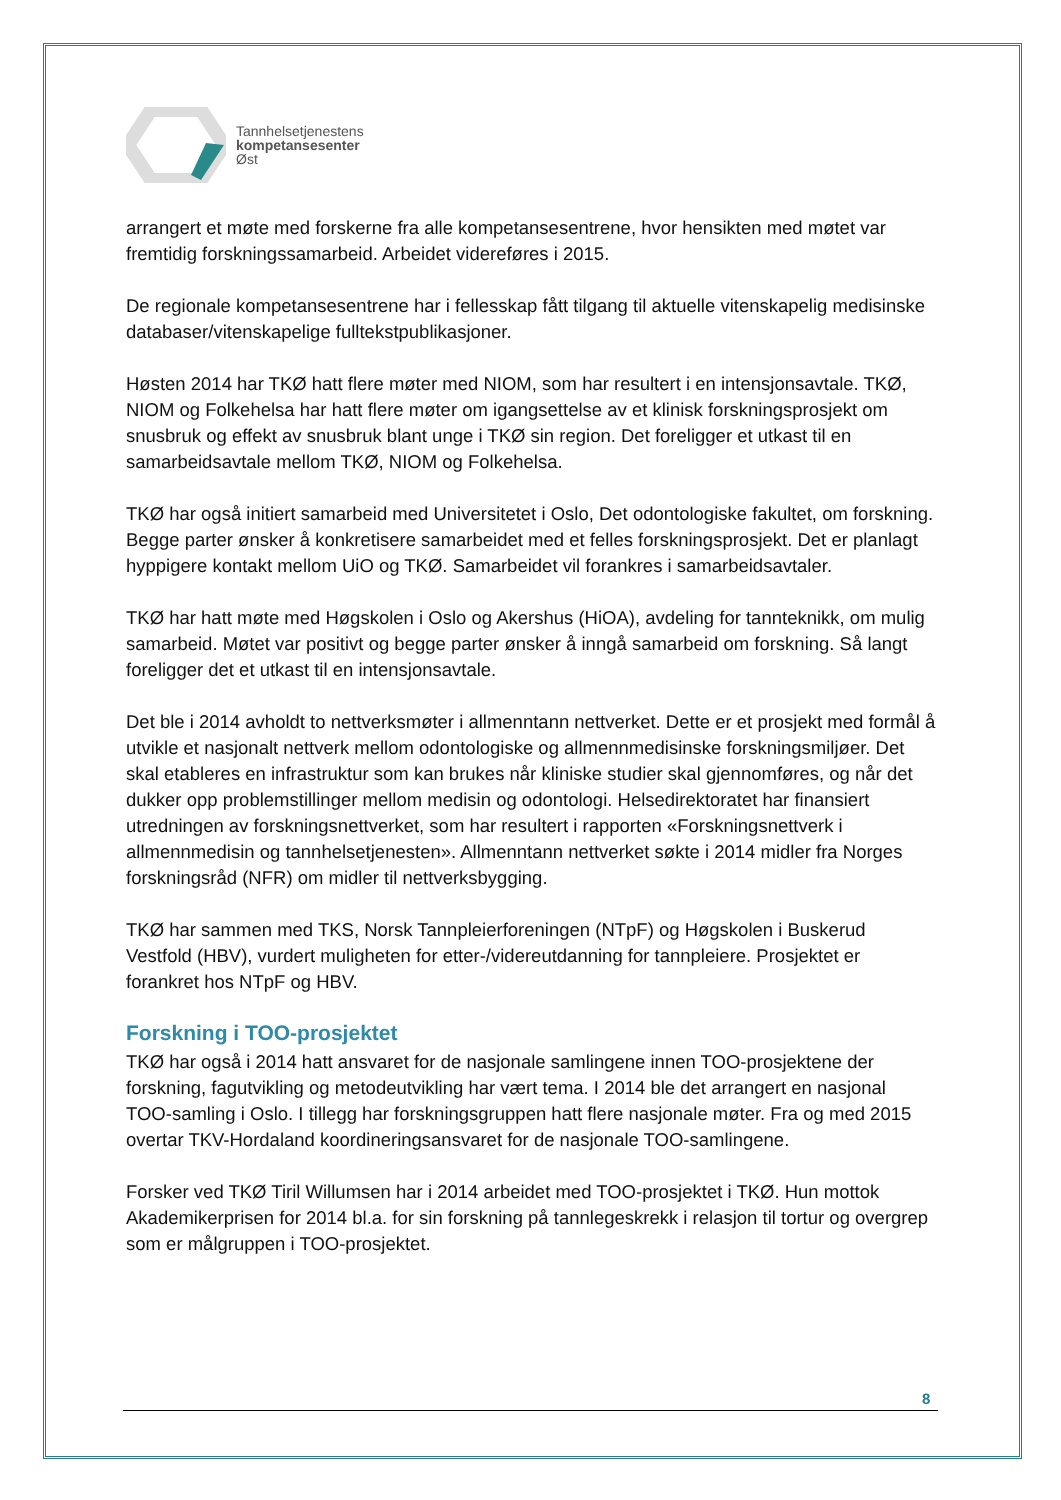Tannhelsetjenestens
kompetansesenter
Øst
arrangert et møte med forskerne fra alle kompetansesentrene, hvor hensikten med møtet var fremtidig forskningssamarbeid. Arbeidet videreføres i 2015.
De regionale kompetansesentrene har i fellesskap fått tilgang til aktuelle vitenskapelig medisinske databaser/vitenskapelige fulltekstpublikasjoner.
Høsten 2014 har TKØ hatt flere møter med NIOM, som har resultert i en intensjonsavtale. TKØ, NIOM og Folkehelsa har hatt flere møter om igangsettelse av et klinisk forskningsprosjekt om snusbruk og effekt av snusbruk blant unge i TKØ sin region. Det foreligger et utkast til en samarbeidsavtale mellom TKØ, NIOM og Folkehelsa.
TKØ har også initiert samarbeid med Universitetet i Oslo, Det odontologiske fakultet, om forskning. Begge parter ønsker å konkretisere samarbeidet med et felles forskningsprosjekt. Det er planlagt hyppigere kontakt mellom UiO og TKØ. Samarbeidet vil forankres i samarbeidsavtaler.
TKØ har hatt møte med Høgskolen i Oslo og Akershus (HiOA), avdeling for tannteknikk, om mulig samarbeid. Møtet var positivt og begge parter ønsker å inngå samarbeid om forskning. Så langt foreligger det et utkast til en intensjonsavtale.
Det ble i 2014 avholdt to nettverksmøter i allmenntann nettverket. Dette er et prosjekt med formål å utvikle et nasjonalt nettverk mellom odontologiske og allmennmedisinske forskningsmiljøer. Det skal etableres en infrastruktur som kan brukes når kliniske studier skal gjennomføres, og når det dukker opp problemstillinger mellom medisin og odontologi. Helsedirektoratet har finansiert utredningen av forskningsnettverket, som har resultert i rapporten «Forskningsnettverk i allmennmedisin og tannhelsetjenesten». Allmenntann nettverket søkte i 2014 midler fra Norges forskningsråd (NFR) om midler til nettverksbygging.
TKØ har sammen med TKS, Norsk Tannpleierforeningen (NTpF) og Høgskolen i Buskerud Vestfold (HBV), vurdert muligheten for etter-/videreutdanning for tannpleiere. Prosjektet er forankret hos NTpF og HBV.
Forskning i TOO-prosjektet
TKØ har også i 2014 hatt ansvaret for de nasjonale samlingene innen TOO-prosjektene der forskning, fagutvikling og metodeutvikling har vært tema. I 2014 ble det arrangert en nasjonal TOO-samling i Oslo. I tillegg har forskningsgruppen hatt flere nasjonale møter. Fra og med 2015 overtar TKV-Hordaland koordineringsansvaret for de nasjonale TOO-samlingene.
Forsker ved TKØ Tiril Willumsen har i 2014 arbeidet med TOO-prosjektet i TKØ. Hun mottok Akademikerprisen for 2014 bl.a. for sin forskning på tannlegeskrekk i relasjon til tortur og overgrep som er målgruppen i TOO-prosjektet.
8